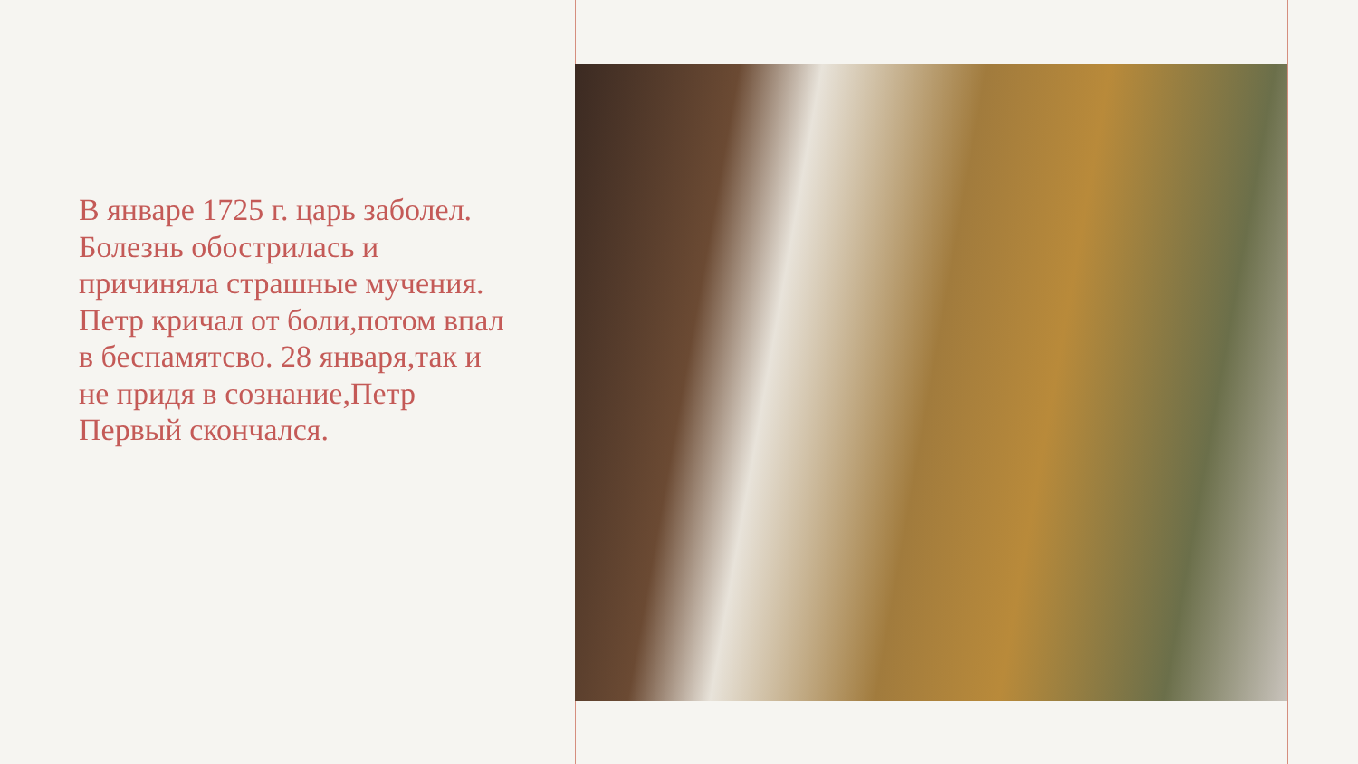В январе 1725 г. царь заболел. Болезнь обострилась и причиняла страшные мучения. Петр кричал от боли,потом впал в беспамятсво. 28 января,так и не придя в сознание,Петр Первый скончался.